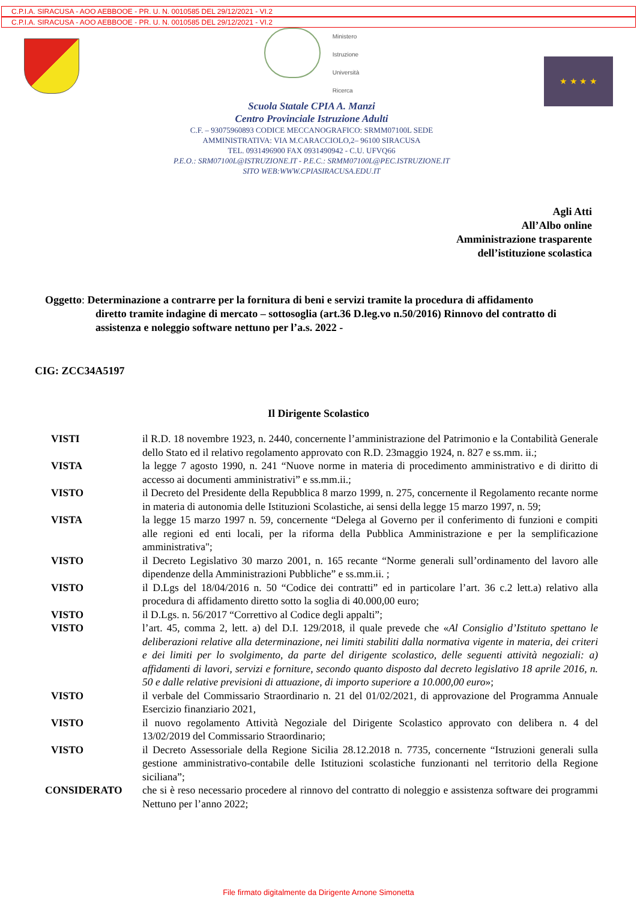C.P.I.A. SIRACUSA - AOO AEBBOOE - PR. U. N. 0010585 DEL 29/12/2021 - VI.2
C.P.I.A. SIRACUSA - AOO AEBBOOE - PR. U. N. 0010585 DEL 29/12/2021 - VI.2
Ministero
Istruzione
Università
Ricerca
Scuola Statale CPIA A. Manzi
Centro Provinciale Istruzione Adulti
C.F. – 93075960893 CODICE MECCANOGRAFICO: SRMM07100L SEDE
AMMINISTRATIVA: VIA M.CARACCIOLO,2– 96100 SIRACUSA
TEL. 0931496900 FAX 0931490942 - C.U. UFVQ66
P.E.O.: SRM07100L@ISTRUZIONE.IT - P.E.C.: SRMM07100L@PEC.ISTRUZIONE.IT
SITO WEB:WWW.CPIASIRACUSA.EDU.IT
★ ★ ★ ★
Agli Atti
All’Albo online
Amministrazione trasparente
dell’istituzione scolastica
Oggetto: Determinazione a contrarre per la fornitura di beni e servizi tramite la procedura di affidamento
diretto tramite indagine di mercato – sottosoglia (art.36 D.leg.vo n.50/2016) Rinnovo del contratto di assistenza e noleggio software nettuno per l’a.s. 2022 -
CIG: ZCC34A5197
Il Dirigente Scolastico
VISTI il R.D. 18 novembre 1923, n. 2440, concernente l’amministrazione del Patrimonio e la Contabilità Generale dello Stato ed il relativo regolamento approvato con R.D. 23maggio 1924, n. 827 e ss.mm. ii.;
VISTA la legge 7 agosto 1990, n. 241 “Nuove norme in materia di procedimento amministrativo e di diritto di accesso ai documenti amministrativi” e ss.mm.ii.;
VISTO il Decreto del Presidente della Repubblica 8 marzo 1999, n. 275, concernente il Regolamento recante norme in materia di autonomia delle Istituzioni Scolastiche, ai sensi della legge 15 marzo 1997, n. 59;
VISTA la legge 15 marzo 1997 n. 59, concernente “Delega al Governo per il conferimento di funzioni e compiti alle regioni ed enti locali, per la riforma della Pubblica Amministrazione e per la semplificazione amministrativa";
VISTO il Decreto Legislativo 30 marzo 2001, n. 165 recante “Norme generali sull’ordinamento del lavoro alle dipendenze della Amministrazioni Pubbliche” e ss.mm.ii. ;
VISTO il D.Lgs del 18/04/2016 n. 50 “Codice dei contratti” ed in particolare l’art. 36 c.2 lett.a) relativo alla procedura di affidamento diretto sotto la soglia di 40.000,00 euro;
VISTO il D.Lgs. n. 56/2017 “Correttivo al Codice degli appalti”;
VISTO l’art. 45, comma 2, lett. a) del D.I. 129/2018, il quale prevede che «Al Consiglio d’Istituto spettano le deliberazioni relative alla determinazione, nei limiti stabiliti dalla normativa vigente in materia, dei criteri e dei limiti per lo svolgimento, da parte del dirigente scolastico, delle seguenti attività negoziali: a) affidamenti di lavori, servizi e forniture, secondo quanto disposto dal decreto legislativo 18 aprile 2016, n. 50 e dalle relative previsioni di attuazione, di importo superiore a 10.000,00 euro»;
VISTO il verbale del Commissario Straordinario n. 21 del 01/02/2021, di approvazione del Programma Annuale Esercizio finanziario 2021,
VISTO il nuovo regolamento Attività Negoziale del Dirigente Scolastico approvato con delibera n. 4 del 13/02/2019 del Commissario Straordinario;
VISTO il Decreto Assessoriale della Regione Sicilia 28.12.2018 n. 7735, concernente “Istruzioni generali sulla gestione amministrativo-contabile delle Istituzioni scolastiche funzionanti nel territorio della Regione siciliana”;
CONSIDERATO che si è reso necessario procedere al rinnovo del contratto di noleggio e assistenza software dei programmi Nettuno per l’anno 2022;
File firmato digitalmente da Dirigente Arnone Simonetta